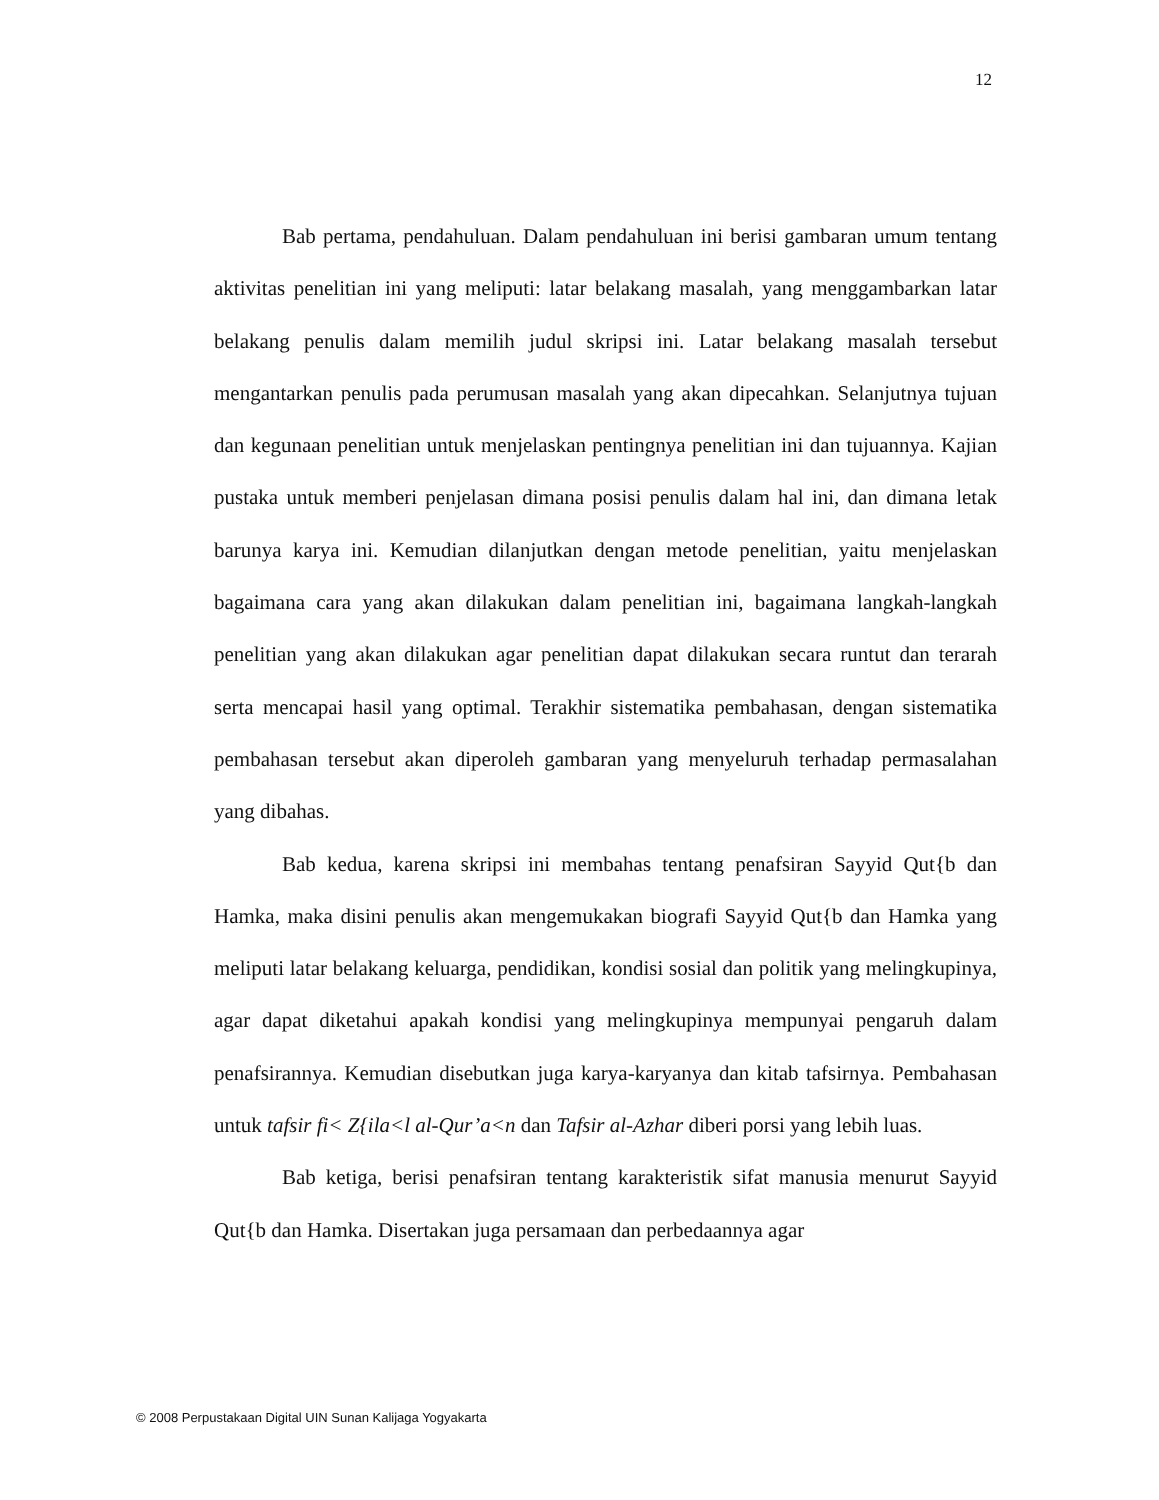12
Bab pertama, pendahuluan. Dalam pendahuluan ini berisi gambaran umum tentang aktivitas penelitian ini yang meliputi: latar belakang masalah, yang menggambarkan latar belakang penulis dalam memilih judul skripsi ini. Latar belakang masalah tersebut mengantarkan penulis pada perumusan masalah yang akan dipecahkan. Selanjutnya tujuan dan kegunaan penelitian untuk menjelaskan pentingnya penelitian ini dan tujuannya. Kajian pustaka untuk memberi penjelasan dimana posisi penulis dalam hal ini, dan dimana letak barunya karya ini. Kemudian dilanjutkan dengan metode penelitian, yaitu menjelaskan bagaimana cara yang akan dilakukan dalam penelitian ini, bagaimana langkah-langkah penelitian yang akan dilakukan agar penelitian dapat dilakukan secara runtut dan terarah serta mencapai hasil yang optimal. Terakhir sistematika pembahasan, dengan sistematika pembahasan tersebut akan diperoleh gambaran yang menyeluruh terhadap permasalahan yang dibahas.
Bab kedua, karena skripsi ini membahas tentang penafsiran Sayyid Qut{b dan Hamka, maka disini penulis akan mengemukakan biografi Sayyid Qut{b dan Hamka yang meliputi latar belakang keluarga, pendidikan, kondisi sosial dan politik yang melingkupinya, agar dapat diketahui apakah kondisi yang melingkupinya mempunyai pengaruh dalam penafsirannya. Kemudian disebutkan juga karya-karyanya dan kitab tafsirnya. Pembahasan untuk tafsir fi< Z{ila<l al-Qur’a<n dan Tafsir al-Azhar diberi porsi yang lebih luas.
Bab ketiga, berisi penafsiran tentang karakteristik sifat manusia menurut Sayyid Qut{b dan Hamka. Disertakan juga persamaan dan perbedaannya agar
© 2008 Perpustakaan Digital UIN Sunan Kalijaga Yogyakarta